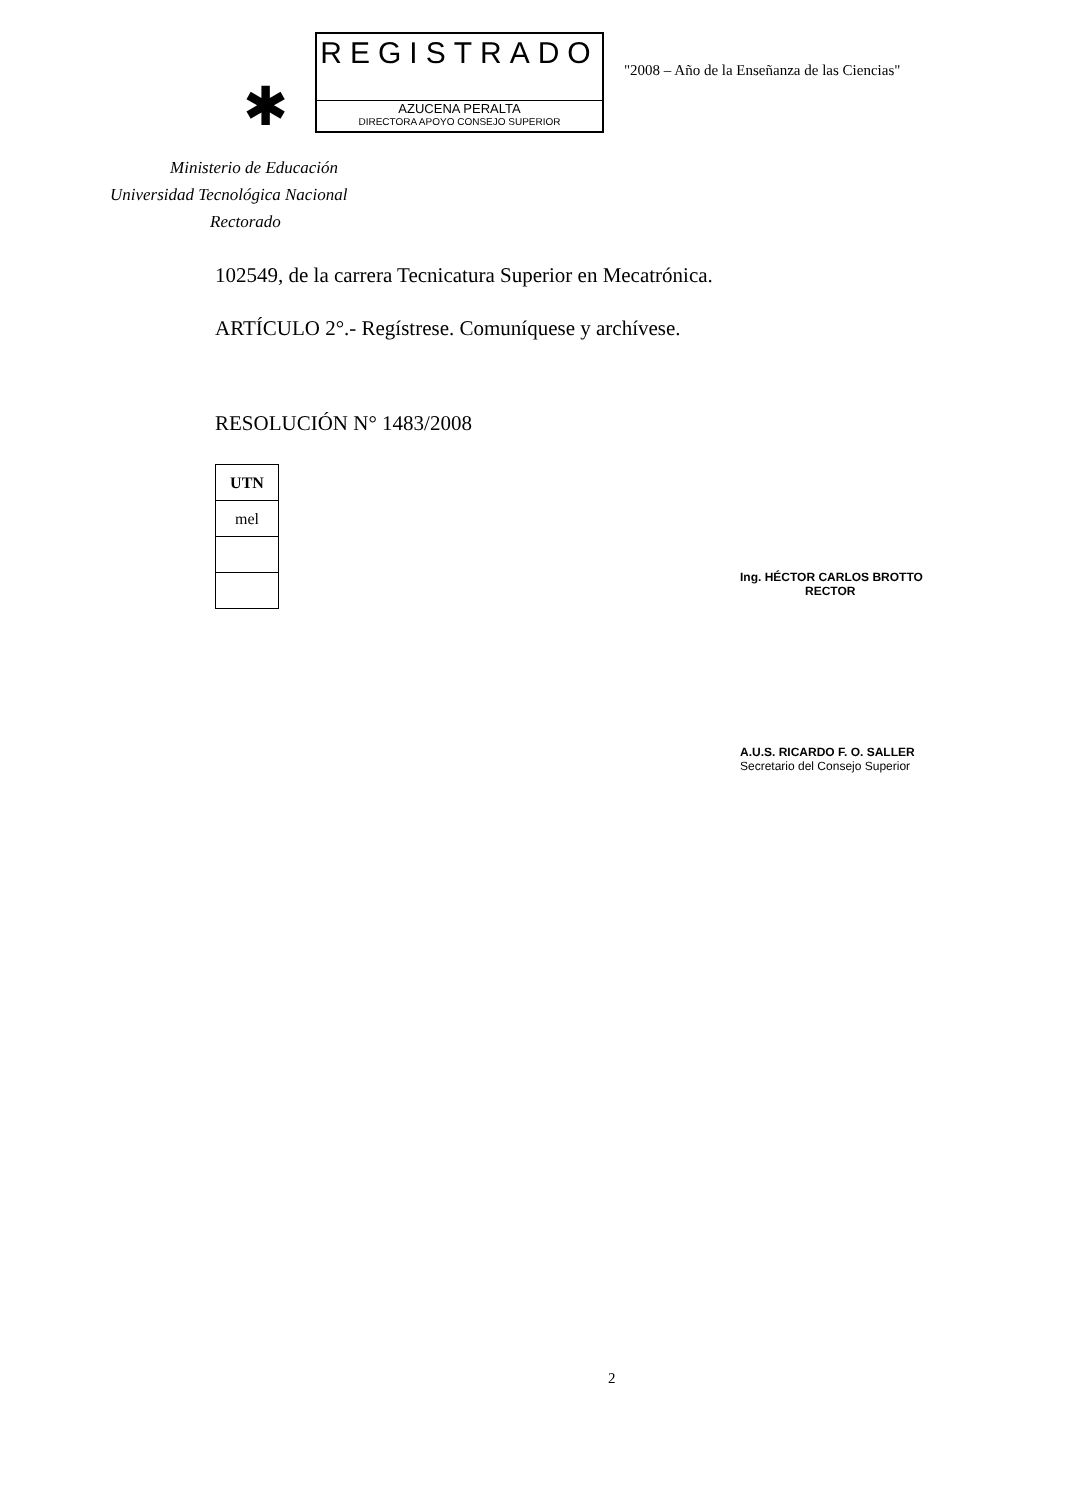✱
REGISTRADO
AZUCENA PERALTA
DIRECTORA APOYO CONSEJO SUPERIOR
"2008 – Año de la Enseñanza de las Ciencias"
Ministerio de Educación
Universidad Tecnológica Nacional
Rectorado
102549, de la carrera Tecnicatura Superior en Mecatrónica.
ARTÍCULO 2°.- Regístrese. Comuníquese y archívese.
RESOLUCIÓN N° 1483/2008
| UTN |
| mel |
Ing. HÉCTOR CARLOS BROTTO
RECTOR
A.U.S. RICARDO F. O. SALLER
Secretario del Consejo Superior
2